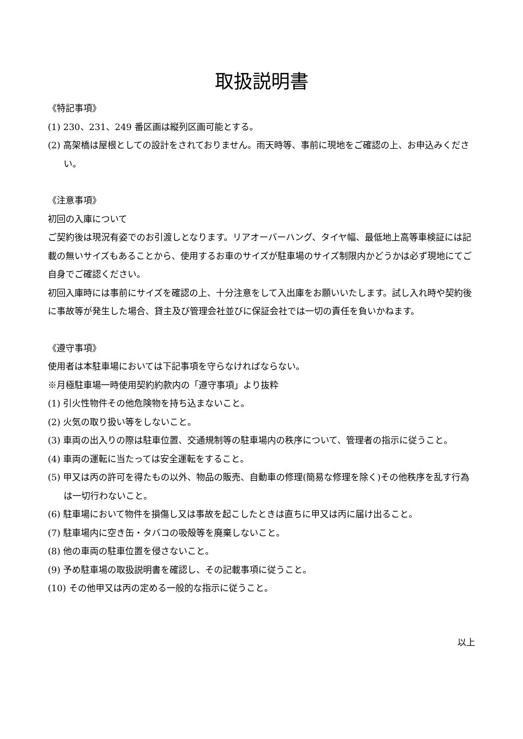取扱説明書
《特記事項》
(1) 230、231、249 番区画は縦列区画可能とする。
(2) 高架橋は屋根としての設計をされておりません。雨天時等、事前に現地をご確認の上、お申込みください。
《注意事項》
初回の入庫について
ご契約後は現況有姿でのお引渡しとなります。リアオーバーハング、タイヤ幅、最低地上高等車検証には記載の無いサイズもあることから、使用するお車のサイズが駐車場のサイズ制限内かどうかは必ず現地にてご自身でご確認ください。
初回入庫時には事前にサイズを確認の上、十分注意をして入出庫をお願いいたします。試し入れ時や契約後に事故等が発生した場合、貸主及び管理会社並びに保証会社では一切の責任を負いかねます。
《遵守事項》
使用者は本駐車場においては下記事項を守らなければならない。
※月極駐車場一時使用契約約款内の「遵守事項」より抜粋
(1) 引火性物件その他危険物を持ち込まないこと。
(2) 火気の取り扱い等をしないこと。
(3) 車両の出入りの際は駐車位置、交通規制等の駐車場内の秩序について、管理者の指示に従うこと。
(4) 車両の運転に当たっては安全運転をすること。
(5) 甲又は丙の許可を得たもの以外、物品の販売、自動車の修理(簡易な修理を除く)その他秩序を乱す行為は一切行わないこと。
(6) 駐車場において物件を損傷し又は事故を起こしたときは直ちに甲又は丙に届け出ること。
(7) 駐車場内に空き缶・タバコの吸殻等を廃棄しないこと。
(8) 他の車両の駐車位置を侵さないこと。
(9) 予め駐車場の取扱説明書を確認し、その記載事項に従うこと。
(10) その他甲又は丙の定める一般的な指示に従うこと。
以上